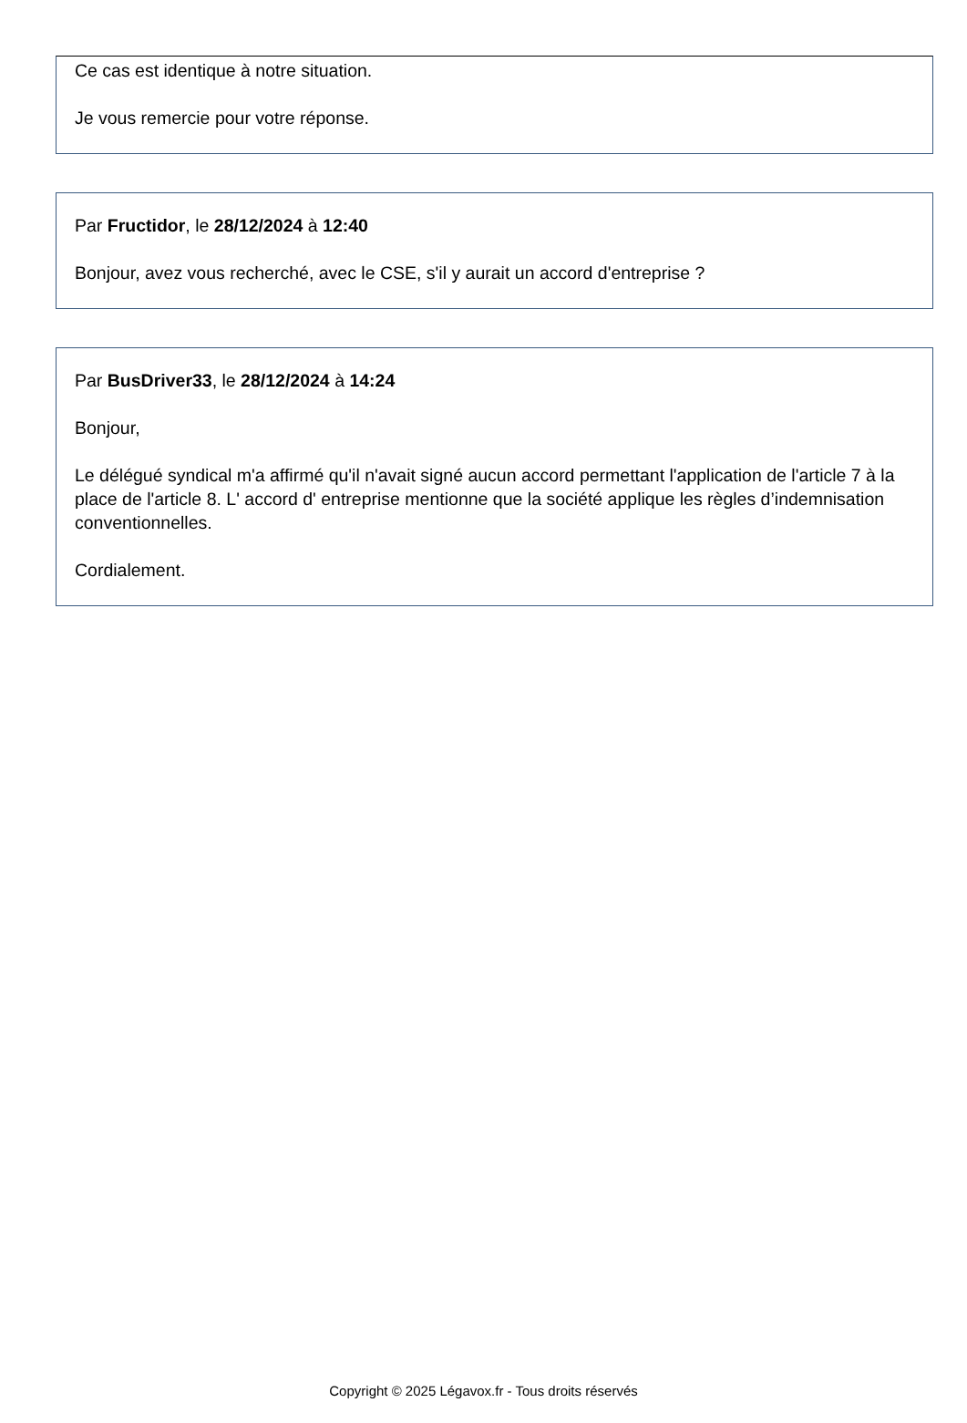Ce cas est identique à notre situation.
Je vous remercie pour votre réponse.
Par Fructidor, le 28/12/2024 à 12:40
Bonjour, avez vous recherché, avec le CSE, s'il y aurait un accord d'entreprise ?
Par BusDriver33, le 28/12/2024 à 14:24
Bonjour,
Le délégué syndical m'a affirmé qu'il n'avait signé aucun accord permettant l'application de l'article 7 à la place de l'article 8. L' accord d' entreprise mentionne que la société applique les règles d’indemnisation conventionnelles.
Cordialement.
Copyright © 2025 Légavox.fr - Tous droits réservés